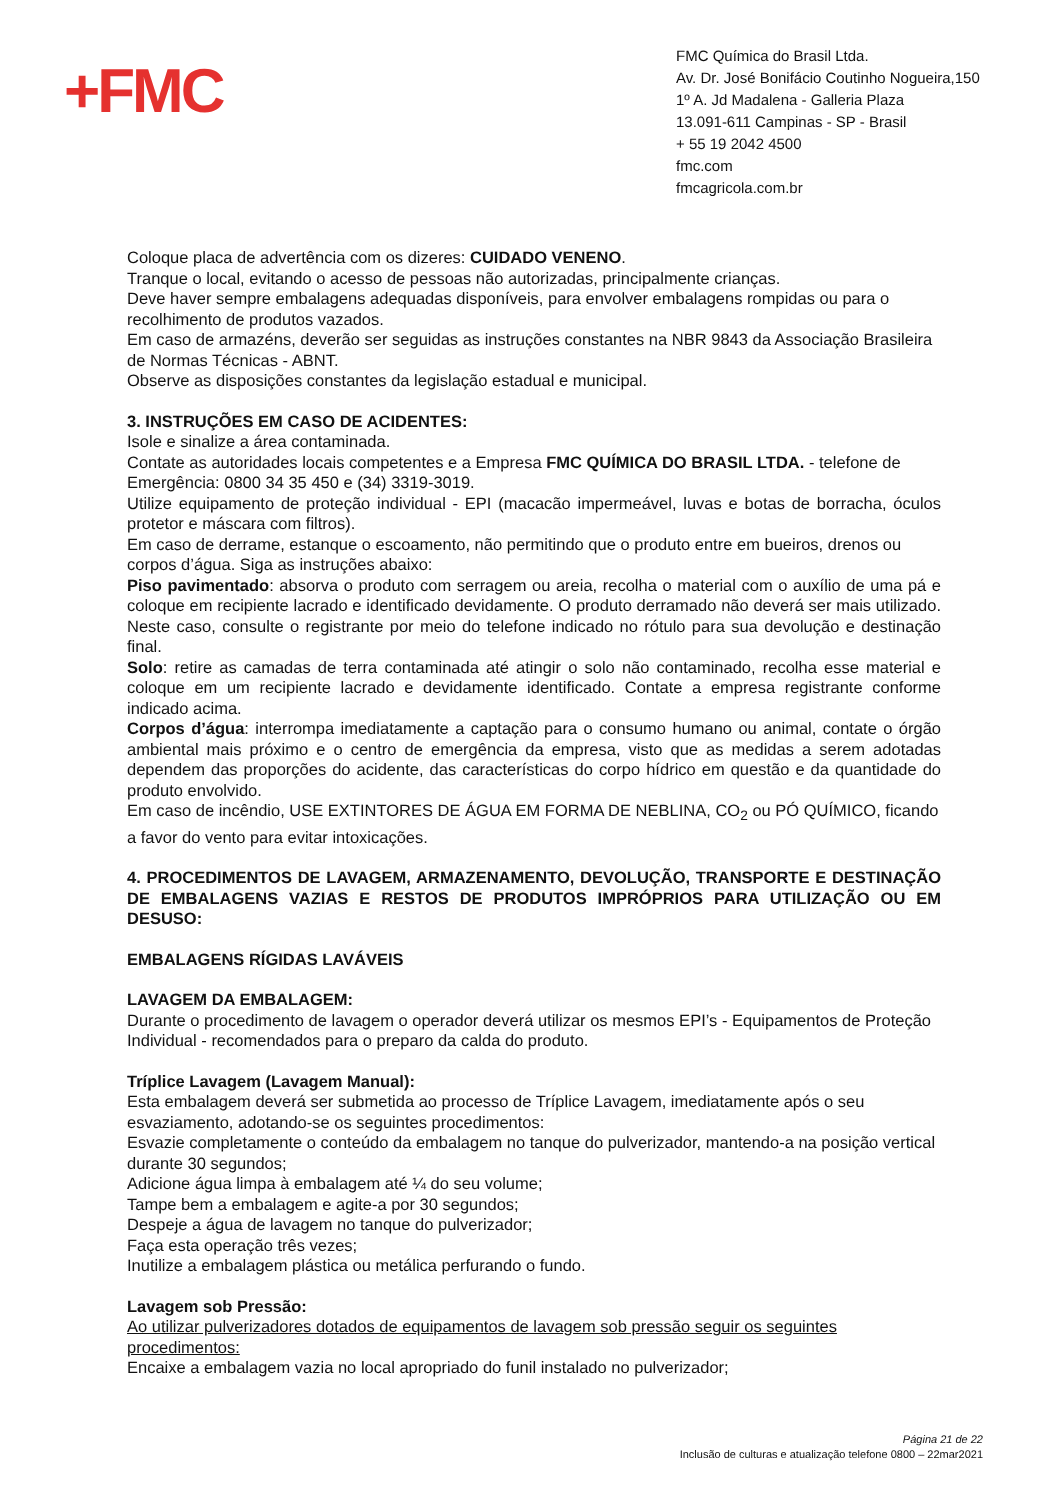+FMC
FMC Química do Brasil Ltda.
Av. Dr. José Bonifácio Coutinho Nogueira,150
1º A. Jd Madalena - Galleria Plaza
13.091-611 Campinas - SP - Brasil
+ 55 19 2042 4500
fmc.com
fmcagricola.com.br
Coloque placa de advertência com os dizeres: CUIDADO VENENO.
Tranque o local, evitando o acesso de pessoas não autorizadas, principalmente crianças.
Deve haver sempre embalagens adequadas disponíveis, para envolver embalagens rompidas ou para o recolhimento de produtos vazados.
Em caso de armazéns, deverão ser seguidas as instruções constantes na NBR 9843 da Associação Brasileira de Normas Técnicas - ABNT.
Observe as disposições constantes da legislação estadual e municipal.
3. INSTRUÇÕES EM CASO DE ACIDENTES:
Isole e sinalize a área contaminada.
Contate as autoridades locais competentes e a Empresa FMC QUÍMICA DO BRASIL LTDA. - telefone de Emergência: 0800 34 35 450 e (34) 3319-3019.
Utilize equipamento de proteção individual - EPI (macacão impermeável, luvas e botas de borracha, óculos protetor e máscara com filtros).
Em caso de derrame, estanque o escoamento, não permitindo que o produto entre em bueiros, drenos ou corpos d’água. Siga as instruções abaixo:
Piso pavimentado: absorva o produto com serragem ou areia, recolha o material com o auxílio de uma pá e coloque em recipiente lacrado e identificado devidamente. O produto derramado não deverá ser mais utilizado. Neste caso, consulte o registrante por meio do telefone indicado no rótulo para sua devolução e destinação final.
Solo: retire as camadas de terra contaminada até atingir o solo não contaminado, recolha esse material e coloque em um recipiente lacrado e devidamente identificado. Contate a empresa registrante conforme indicado acima.
Corpos d’água: interrompa imediatamente a captação para o consumo humano ou animal, contate o órgão ambiental mais próximo e o centro de emergência da empresa, visto que as medidas a serem adotadas dependem das proporções do acidente, das características do corpo hídrico em questão e da quantidade do produto envolvido.
Em caso de incêndio, USE EXTINTORES DE ÁGUA EM FORMA DE NEBLINA, CO<sub>2</sub> ou PÓ QUÍMICO, ficando a favor do vento para evitar intoxicações.
4. PROCEDIMENTOS DE LAVAGEM, ARMAZENAMENTO, DEVOLUÇÃO, TRANSPORTE E DESTINAÇÃO DE EMBALAGENS VAZIAS E RESTOS DE PRODUTOS IMPRÓPRIOS PARA UTILIZAÇÃO OU EM DESUSO:
EMBALAGENS RÍGIDAS LAVÁVEIS
LAVAGEM DA EMBALAGEM:
Durante o procedimento de lavagem o operador deverá utilizar os mesmos EPI’s - Equipamentos de Proteção Individual - recomendados para o preparo da calda do produto.
Tríplice Lavagem (Lavagem Manual):
Esta embalagem deverá ser submetida ao processo de Tríplice Lavagem, imediatamente após o seu esvaziamento, adotando-se os seguintes procedimentos:
Esvazie completamente o conteúdo da embalagem no tanque do pulverizador, mantendo-a na posição vertical durante 30 segundos;
Adicione água limpa à embalagem até ¼ do seu volume;
Tampe bem a embalagem e agite-a por 30 segundos;
Despeje a água de lavagem no tanque do pulverizador;
Faça esta operação três vezes;
Inutilize a embalagem plástica ou metálica perfurando o fundo.
Lavagem sob Pressão:
Ao utilizar pulverizadores dotados de equipamentos de lavagem sob pressão seguir os seguintes procedimentos:
Encaixe a embalagem vazia no local apropriado do funil instalado no pulverizador;
Página 21 de 22
Inclusão de culturas e atualização telefone 0800 – 22mar2021